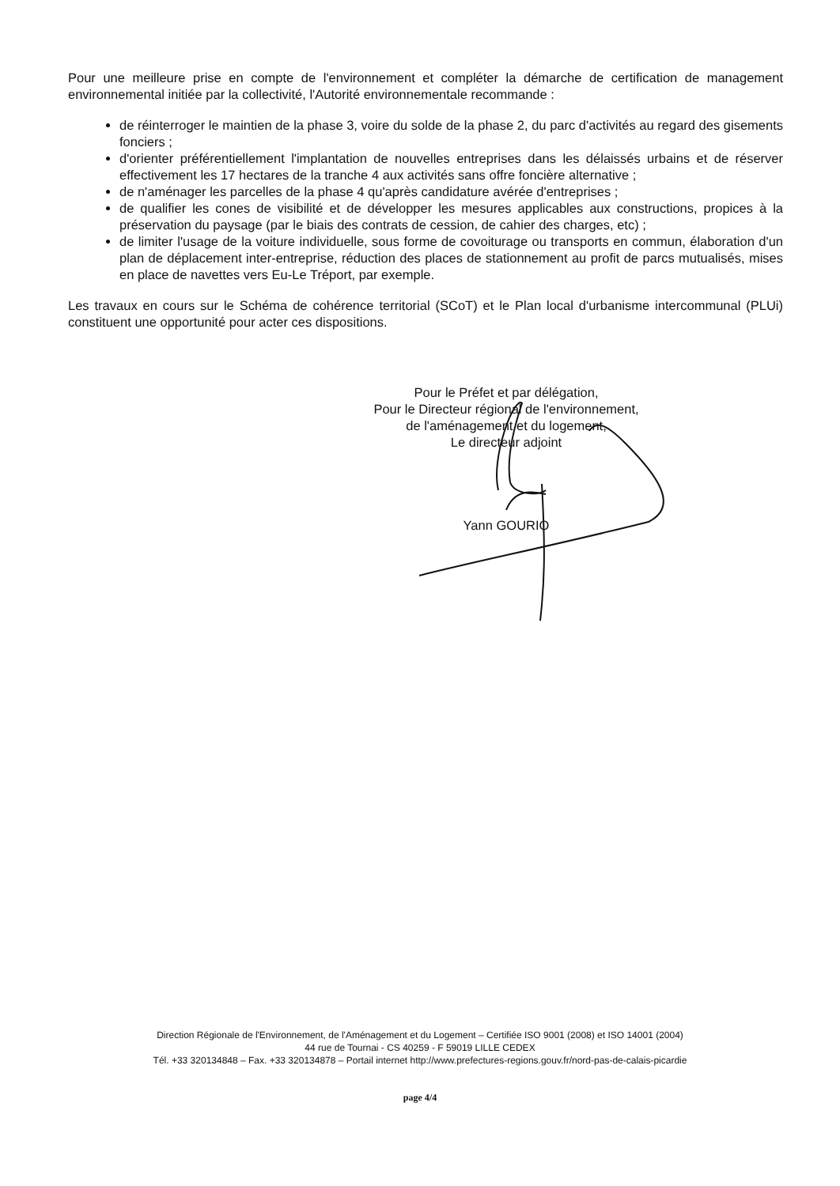Pour une meilleure prise en compte de l'environnement et compléter la démarche de certification de management environnemental initiée par la collectivité, l'Autorité environnementale recommande :
de réinterroger le maintien de la phase 3, voire du solde de la phase 2, du parc d'activités au regard des gisements fonciers ;
d'orienter préférentiellement l'implantation de nouvelles entreprises dans les délaissés urbains et de réserver effectivement les 17 hectares de la tranche 4 aux activités sans offre foncière alternative ;
de n'aménager les parcelles de la phase 4 qu'après candidature avérée d'entreprises ;
de qualifier les cones de visibilité et de développer les mesures applicables aux constructions, propices à la préservation du paysage (par le biais des contrats de cession, de cahier des charges, etc) ;
de limiter l'usage de la voiture individuelle, sous forme de covoiturage ou transports en commun, élaboration d'un plan de déplacement inter-entreprise, réduction des places de stationnement au profit de parcs mutualisés, mises en place de navettes vers Eu-Le Tréport, par exemple.
Les travaux en cours sur le Schéma de cohérence territorial (SCoT) et le Plan local d'urbanisme intercommunal (PLUi) constituent une opportunité pour acter ces dispositions.
Pour le Préfet et par délégation,
Pour le Directeur régional de l'environnement,
de l'aménagement et du logement,
Le directeur adjoint
Yann GOURIO
Direction Régionale de l'Environnement, de l'Aménagement et du Logement – Certifiée ISO 9001 (2008) et ISO 14001 (2004)
44 rue de Tournai - CS 40259 - F 59019 LILLE CEDEX
Tél. +33 320134848 – Fax. +33 320134878 – Portail internet http://www.prefectures-regions.gouv.fr/nord-pas-de-calais-picardie
page 4/4